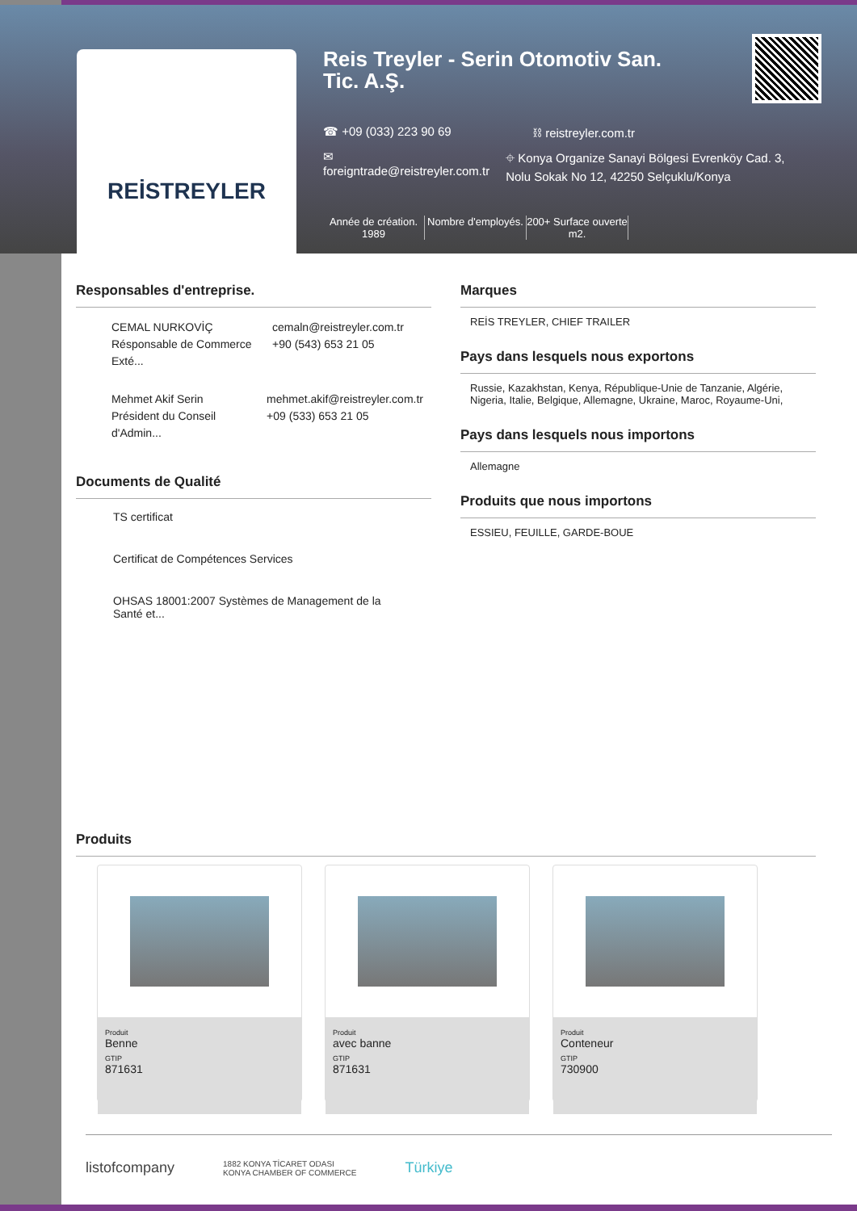REİSTREYLER
Reis Treyler - Serin Otomotiv San. Tic. A.Ş.
☎ +09 (033) 223 90 69 ⛓ reistreyler.com.tr
✉ foreigntrade@reistreyler.com.tr ⌖ Konya Organize Sanayi Bölgesi Evrenköy Cad. 3, Nolu Sokak No 12, 42250 Selçuklu/Konya
Année de création.
1989
Nombre d'employés.
200+ Surface ouverte m2.
Responsables d'entreprise.
CEMAL NURKOVİÇ
Résponsable de Commerce Exté...
cemaln@reistreyler.com.tr
+90 (543) 653 21 05
Mehmet Akif Serin
Président du Conseil d'Admin...
mehmet.akif@reistreyler.com.tr
+09 (533) 653 21 05
Documents de Qualité
TS certificat
Certificat de Compétences Services
OHSAS 18001:2007 Systèmes de Management de la Santé et...
Marques
REİS TREYLER, CHIEF TRAILER
Pays dans lesquels nous exportons
Russie, Kazakhstan, Kenya, République-Unie de Tanzanie, Algérie, Nigeria, Italie, Belgique, Allemagne, Ukraine, Maroc, Royaume-Uni,
Pays dans lesquels nous importons
Allemagne
Produits que nous importons
ESSIEU, FEUILLE, GARDE-BOUE
Produits
Produit
Benne
GTIP
871631
Produit
avec banne
GTIP
871631
Produit
Conteneur
GTIP
730900
listofcompany 1882 KONYA TİCARET ODASI
KONYA CHAMBER OF COMMERCE Türkiye